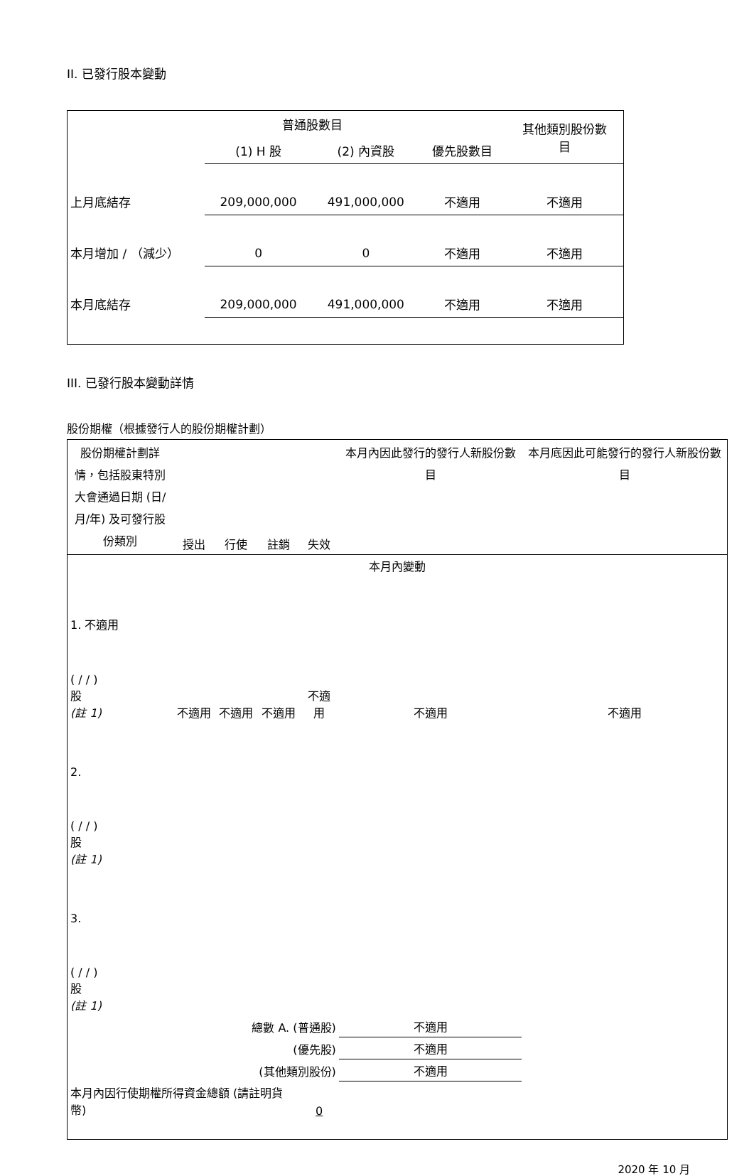II. 已發行股本變動
| | 普通股數目 | | | 其他類別股份數 目 |
| | (1) H 股 | (2) 內資股 | 優先股數目 | |
| 上月底結存 | 209,000,000 | 491,000,000 | 不適用 | 不適用 |
| 本月增加 / （減少） | 0 | 0 | 不適用 | 不適用 |
| 本月底結存 | 209,000,000 | 491,000,000 | 不適用 | 不適用 |
III. 已發行股本變動詳情
股份期權（根據發行人的股份期權計劃）
| 股份期權計劃詳情，包括股東特別大會通過日期 (日/月/年) 及可發行股份類別 | 授出 | 行使 | 註銷 | 失效 | 本月內因此發行的發行人新股份數目 | 本月底因此可能發行的發行人新股份數目 |
| 本月內變動 | | | | | | |
| 1. 不適用 ( / / ) 股 (註 1) | 不適用 | 不適用 | 不適用 | 不適用 | 不適用 | 不適用 |
| 2. ( / / ) 股 (註 1) | | | | | | |
| 3. ( / / ) 股 (註 1) | | | | | | |
| 總數 A. (普通股) | | | | | 不適用 | |
| (優先股) | | | | | 不適用 | |
| (其他類別股份) | | | | | 不適用 | |
| 本月內因行使期權所得資金總額 (請註明貨幣) | | | | 0 | | |
2020 年 10 月